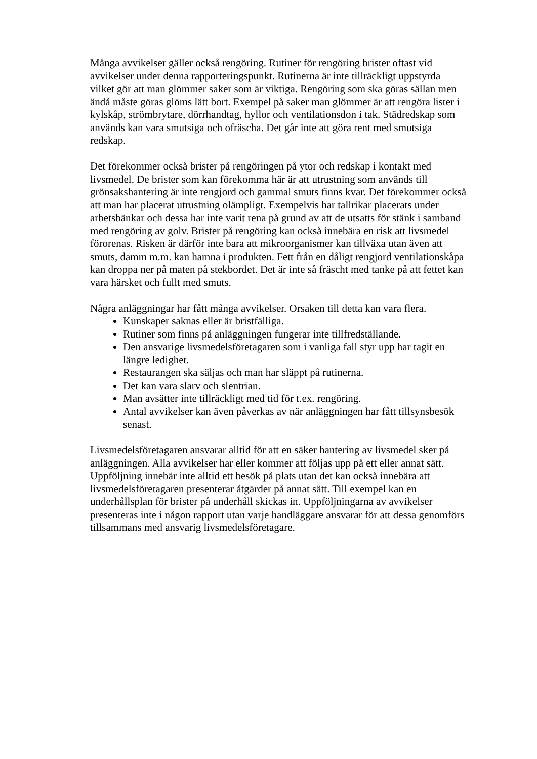Många avvikelser gäller också rengöring. Rutiner för rengöring brister oftast vid avvikelser under denna rapporteringspunkt. Rutinerna är inte tillräckligt uppstyrda vilket gör att man glömmer saker som är viktiga. Rengöring som ska göras sällan men ändå måste göras glöms lätt bort. Exempel på saker man glömmer är att rengöra lister i kylskåp, strömbrytare, dörrhandtag, hyllor och ventilationsdon i tak. Städredskap som används kan vara smutsiga och ofräscha. Det går inte att göra rent med smutsiga redskap.
Det förekommer också brister på rengöringen på ytor och redskap i kontakt med livsmedel. De brister som kan förekomma här är att utrustning som används till grönsakshantering är inte rengjord och gammal smuts finns kvar. Det förekommer också att man har placerat utrustning olämpligt. Exempelvis har tallrikar placerats under arbetsbänkar och dessa har inte varit rena på grund av att de utsatts för stänk i samband med rengöring av golv. Brister på rengöring kan också innebära en risk att livsmedel förorenas. Risken är därför inte bara att mikroorganismer kan tillväxa utan även att smuts, damm m.m. kan hamna i produkten. Fett från en dåligt rengjord ventilationskåpa kan droppa ner på maten på stekbordet. Det är inte så fräscht med tanke på att fettet kan vara härsket och fullt med smuts.
Några anläggningar har fått många avvikelser. Orsaken till detta kan vara flera.
Kunskaper saknas eller är bristfälliga.
Rutiner som finns på anläggningen fungerar inte tillfredställande.
Den ansvarige livsmedelsföretagaren som i vanliga fall styr upp har tagit en längre ledighet.
Restaurangen ska säljas och man har släppt på rutinerna.
Det kan vara slarv och slentrian.
Man avsätter inte tillräckligt med tid för t.ex. rengöring.
Antal avvikelser kan även påverkas av när anläggningen har fått tillsynsbesök senast.
Livsmedelsföretagaren ansvarar alltid för att en säker hantering av livsmedel sker på anläggningen. Alla avvikelser har eller kommer att följas upp på ett eller annat sätt. Uppföljning innebär inte alltid ett besök på plats utan det kan också innebära att livsmedelsföretagaren presenterar åtgärder på annat sätt. Till exempel kan en underhållsplan för brister på underhåll skickas in. Uppföljningarna av avvikelser presenteras inte i någon rapport utan varje handläggare ansvarar för att dessa genomförs tillsammans med ansvarig livsmedelsföretagare.